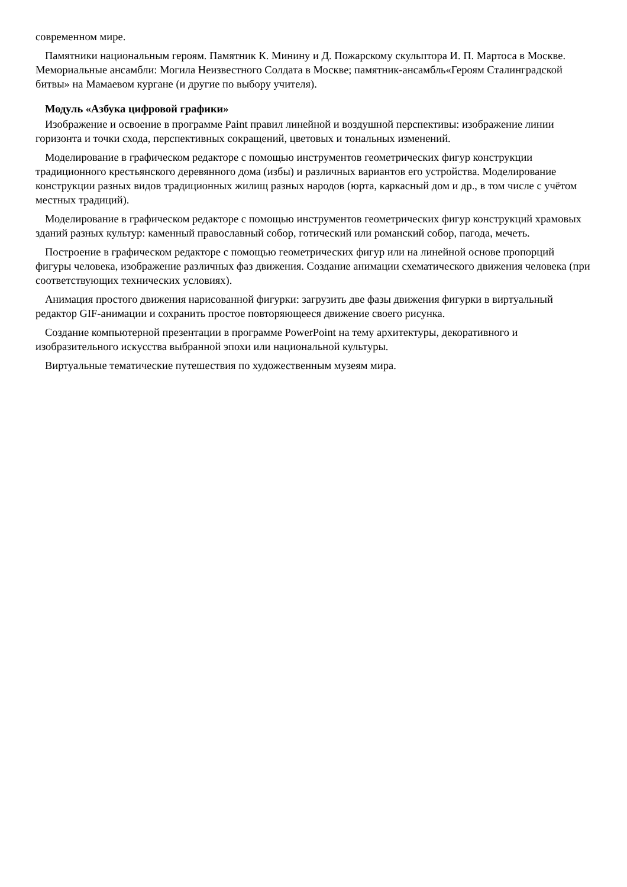современном мире.
Памятники национальным героям. Памятник К. Минину и Д. Пожарскому скульптора И. П. Мартоса в Москве. Мемориальные ансамбли: Могила Неизвестного Солдата в Москве; памятник-ансамбль«Героям Сталинградской битвы» на Мамаевом кургане (и другие по выбору учителя).
Модуль «Азбука цифровой графики»
Изображение и освоение в программе Paint правил линейной и воздушной перспективы: изображение линии горизонта и точки схода, перспективных сокращений, цветовых и тональных изменений.
Моделирование в графическом редакторе с помощью инструментов геометрических фигур конструкции традиционного крестьянского деревянного дома (избы) и различных вариантов его устройства. Моделирование конструкции разных видов традиционных жилищ разных народов (юрта, каркасный дом и др., в том числе с учётом местных традиций).
Моделирование в графическом редакторе с помощью инструментов геометрических фигур конструкций храмовых зданий разных культур: каменный православный собор, готический или романский собор, пагода, мечеть.
Построение в графическом редакторе с помощью геометрических фигур или на линейной основе пропорций фигуры человека, изображение различных фаз движения. Создание анимации схематического движения человека (при соответствующих технических условиях).
Анимация простого движения нарисованной фигурки: загрузить две фазы движения фигурки в виртуальный редактор GIF-анимации и сохранить простое повторяющееся движение своего рисунка.
Создание компьютерной презентации в программе PowerPoint на тему архитектуры, декоративного и изобразительного искусства выбранной эпохи или национальной культуры.
Виртуальные тематические путешествия по художественным музеям мира.